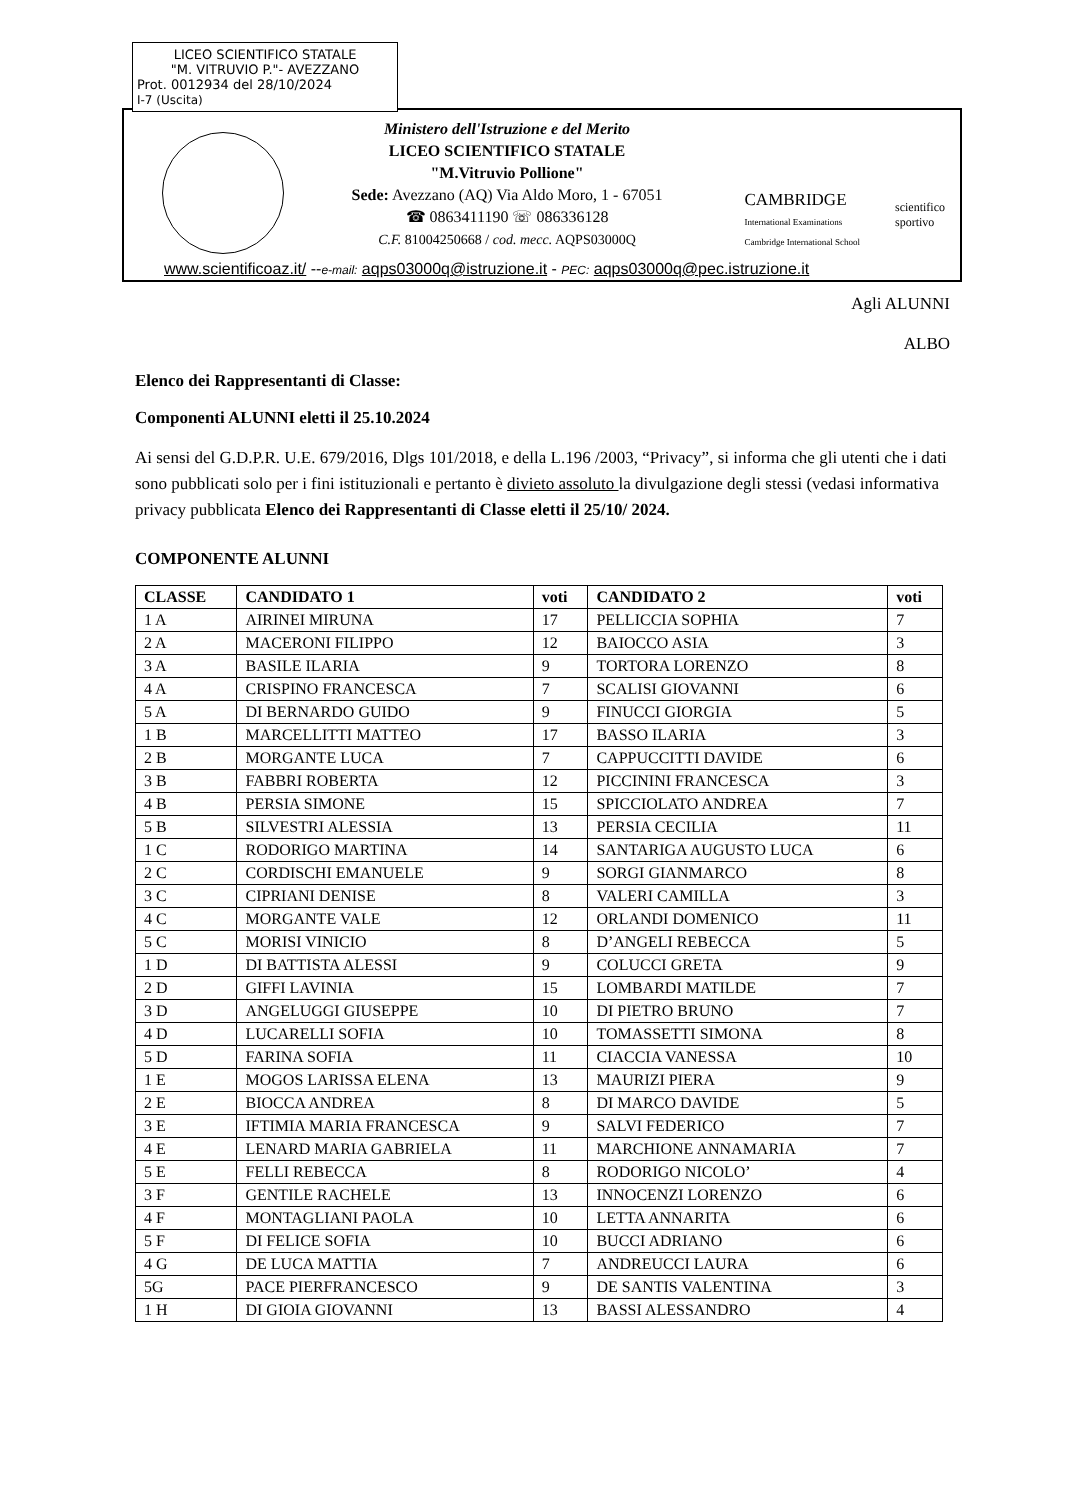LICEO SCIENTIFICO STATALE
"M. VITRUVIO P."- AVEZZANO
Prot. 0012934 del 28/10/2024
I-7 (Uscita)
Ministero dell'Istruzione e del Merito
LICEO SCIENTIFICO STATALE
"M.Vitruvio Pollione"
Sede: Avezzano (AQ) Via Aldo Moro, 1 - 67051
☎ 0863411190 ☏ 086336128
C.F. 81004250668 / cod. mecc. AQPS03000Q
CAMBRIDGE
International Examinations
Cambridge International School
scientifico
sportivo
www.scientificoaz.it/ --e-mail: aqps03000q@istruzione.it - PEC: aqps03000q@pec.istruzione.it
Agli ALUNNI
ALBO
Elenco dei Rappresentanti di Classe:
Componenti ALUNNI eletti il 25.10.2024
Ai sensi del G.D.P.R. U.E. 679/2016, Dlgs 101/2018, e della L.196 /2003, “Privacy”, si informa che gli utenti che i dati sono pubblicati solo per i fini istituzionali e pertanto è divieto assoluto la divulgazione degli stessi (vedasi informativa privacy pubblicata Elenco dei Rappresentanti di Classe eletti il 25/10/ 2024.
COMPONENTE ALUNNI
| CLASSE | CANDIDATO 1 | voti | CANDIDATO 2 | voti |
| --- | --- | --- | --- | --- |
| 1 A | AIRINEI MIRUNA | 17 | PELLICCIA SOPHIA | 7 |
| 2 A | MACERONI FILIPPO | 12 | BAIOCCO ASIA | 3 |
| 3 A | BASILE ILARIA | 9 | TORTORA LORENZO | 8 |
| 4 A | CRISPINO FRANCESCA | 7 | SCALISI GIOVANNI | 6 |
| 5 A | DI BERNARDO GUIDO | 9 | FINUCCI GIORGIA | 5 |
| 1 B | MARCELLITTI MATTEO | 17 | BASSO ILARIA | 3 |
| 2 B | MORGANTE LUCA | 7 | CAPPUCCITTI DAVIDE | 6 |
| 3 B | FABBRI ROBERTA | 12 | PICCININI FRANCESCA | 3 |
| 4 B | PERSIA SIMONE | 15 | SPICCIOLATO ANDREA | 7 |
| 5 B | SILVESTRI ALESSIA | 13 | PERSIA CECILIA | 11 |
| 1 C | RODORIGO MARTINA | 14 | SANTARIGA AUGUSTO LUCA | 6 |
| 2 C | CORDISCHI EMANUELE | 9 | SORGI GIANMARCO | 8 |
| 3 C | CIPRIANI DENISE | 8 | VALERI CAMILLA | 3 |
| 4 C | MORGANTE VALE | 12 | ORLANDI DOMENICO | 11 |
| 5 C | MORISI VINICIO | 8 | D’ANGELI REBECCA | 5 |
| 1 D | DI BATTISTA ALESSI | 9 | COLUCCI GRETA | 9 |
| 2 D | GIFFI LAVINIA | 15 | LOMBARDI MATILDE | 7 |
| 3 D | ANGELUGGI GIUSEPPE | 10 | DI PIETRO BRUNO | 7 |
| 4 D | LUCARELLI SOFIA | 10 | TOMASSETTI SIMONA | 8 |
| 5 D | FARINA SOFIA | 11 | CIACCIA VANESSA | 10 |
| 1 E | MOGOS LARISSA ELENA | 13 | MAURIZI PIERA | 9 |
| 2 E | BIOCCA ANDREA | 8 | DI MARCO DAVIDE | 5 |
| 3 E | IFTIMIA MARIA FRANCESCA | 9 | SALVI FEDERICO | 7 |
| 4 E | LENARD MARIA GABRIELA | 11 | MARCHIONE ANNAMARIA | 7 |
| 5 E | FELLI REBECCA | 8 | RODORIGO NICOLO’ | 4 |
| 3 F | GENTILE RACHELE | 13 | INNOCENZI LORENZO | 6 |
| 4 F | MONTAGLIANI PAOLA | 10 | LETTA ANNARITA | 6 |
| 5 F | DI FELICE SOFIA | 10 | BUCCI ADRIANO | 6 |
| 4 G | DE LUCA MATTIA | 7 | ANDREUCCI LAURA | 6 |
| 5G | PACE PIERFRANCESCO | 9 | DE SANTIS VALENTINA | 3 |
| 1 H | DI GIOIA GIOVANNI | 13 | BASSI ALESSANDRO | 4 |